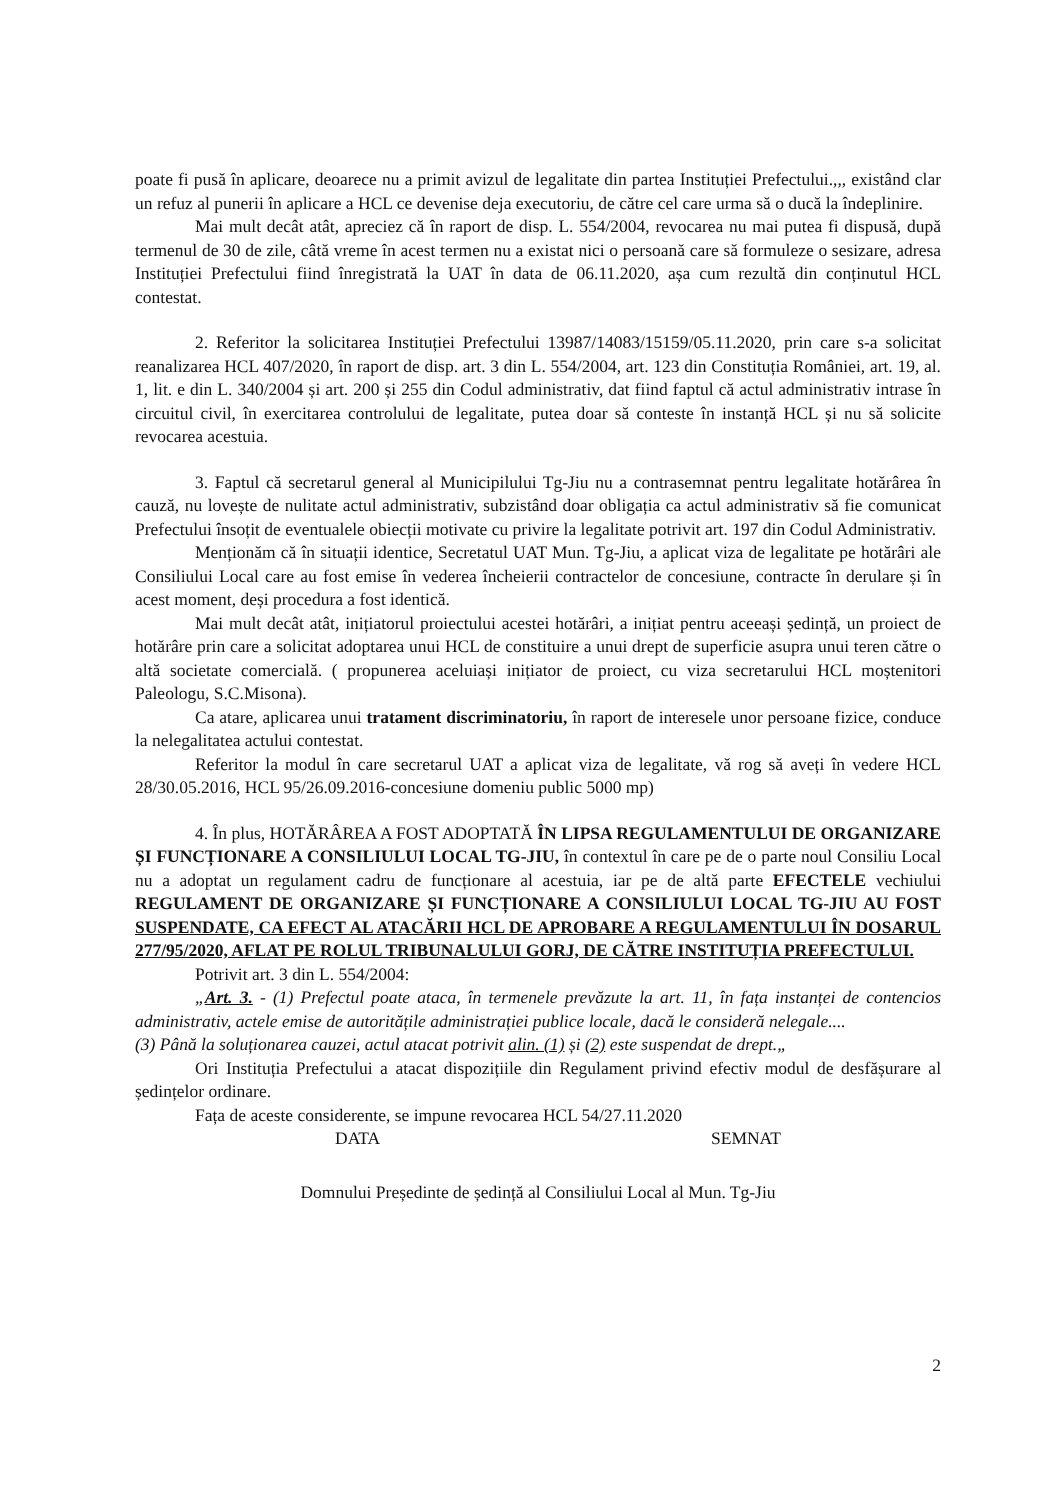poate fi pusă în aplicare, deoarece nu a primit avizul de legalitate din partea Instituției Prefectului.,,, existând clar un refuz al punerii în aplicare a HCL ce devenise deja executoriu, de către cel care urma să o ducă la îndeplinire.
Mai mult decât atât, apreciez că în raport de disp. L. 554/2004, revocarea nu mai putea fi dispusă, după termenul de 30 de zile, câtă vreme în acest termen nu a existat nici o persoană care să formuleze o sesizare, adresa Instituției Prefectului fiind înregistrată la UAT în data de 06.11.2020, așa cum rezultă din conținutul HCL contestat.
2. Referitor la solicitarea Instituției Prefectului 13987/14083/15159/05.11.2020, prin care s-a solicitat reanalizarea HCL 407/2020, în raport de disp. art. 3 din L. 554/2004, art. 123 din Constituția României, art. 19, al. 1, lit. e din L. 340/2004 și art. 200 și 255 din Codul administrativ, dat fiind faptul că actul administrativ intrase în circuitul civil, în exercitarea controlului de legalitate, putea doar să conteste în instanță HCL și nu să solicite revocarea acestuia.
3. Faptul că secretarul general al Municipilului Tg-Jiu nu a contrasemnat pentru legalitate hotărârea în cauză, nu lovește de nulitate actul administrativ, subzistând doar obligația ca actul administrativ să fie comunicat Prefectului însoțit de eventualele obiecții motivate cu privire la legalitate potrivit art. 197 din Codul Administrativ.
Menționăm că în situații identice, Secretatul UAT Mun. Tg-Jiu, a aplicat viza de legalitate pe hotărâri ale Consiliului Local care au fost emise în vederea încheierii contractelor de concesiune, contracte în derulare și în acest moment, deși procedura a fost identică.
Mai mult decât atât, inițiatorul proiectului acestei hotărâri, a inițiat pentru aceeași ședință, un proiect de hotărâre prin care a solicitat adoptarea unui HCL de constituire a unui drept de superficie asupra unui teren către o altă societate comercială. ( propunerea aceluiași inițiator de proiect, cu viza secretarului HCL moștenitori Paleologu, S.C.Misona).
Ca atare, aplicarea unui tratament discriminatoriu, în raport de interesele unor persoane fizice, conduce la nelegalitatea actului contestat.
Referitor la modul în care secretarul UAT a aplicat viza de legalitate, vă rog să aveți în vedere HCL 28/30.05.2016, HCL 95/26.09.2016-concesiune domeniu public 5000 mp)
4. În plus, HOTĂRÂREA A FOST ADOPTATĂ ÎN LIPSA REGULAMENTULUI DE ORGANIZARE ȘI FUNCȚIONARE A CONSILIULUI LOCAL TG-JIU, în contextul în care pe de o parte noul Consiliu Local nu a adoptat un regulament cadru de funcționare al acestuia, iar pe de altă parte EFECTELE vechiului REGULAMENT DE ORGANIZARE ȘI FUNCȚIONARE A CONSILIULUI LOCAL TG-JIU AU FOST SUSPENDATE, CA EFECT AL ATACĂRII HCL DE APROBARE A REGULAMENTULUI ÎN DOSARUL 277/95/2020, AFLAT PE ROLUL TRIBUNALULUI GORJ, DE CĂTRE INSTITUȚIA PREFECTULUI.
Potrivit art. 3 din L. 554/2004:
„Art. 3. - (1) Prefectul poate ataca, în termenele prevăzute la art. 11, în fața instanței de contencios administrativ, actele emise de autoritățile administrației publice locale, dacă le consideră nelegale....
(3) Până la soluționarea cauzei, actul atacat potrivit alin. (1) și (2) este suspendat de drept.„
Ori Instituția Prefectului a atacat dispozițiile din Regulament privind efectiv modul de desfășurare al ședințelor ordinare.
Fața de aceste considerente, se impune revocarea HCL 54/27.11.2020
DATA SEMNAT
Domnului Președinte de ședință al Consiliului Local al Mun. Tg-Jiu
2